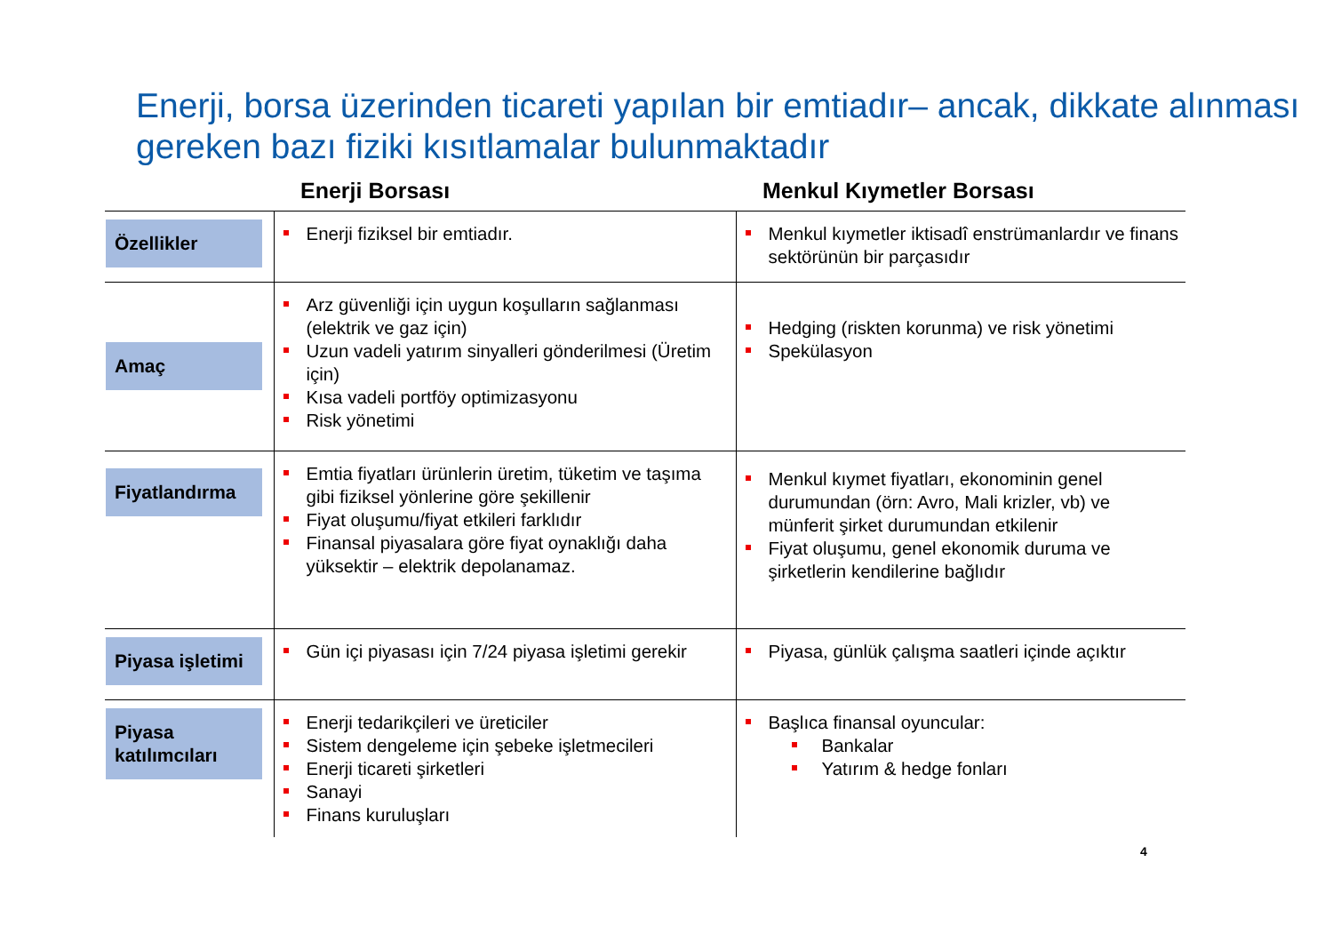Enerji, borsa üzerinden ticareti yapılan bir emtiadır– ancak, dikkate alınması gereken bazı fiziki kısıtlamalar bulunmaktadır
| | Enerji Borsası | Menkul Kıymetler Borsası |
| --- | --- | --- |
| Özellikler | Enerji fiziksel bir emtiadır. | Menkul kıymetler iktisadî enstrümanlardır ve finans sektörünün bir parçasıdır |
| Amaç | Arz güvenliği için uygun koşulların sağlanması (elektrik ve gaz için) Uzun vadeli yatırım sinyalleri gönderilmesi (Üretim için) Kısa vadeli portföy optimizasyonu Risk yönetimi | Hedging (riskten korunma) ve risk yönetimi Spekülasyon |
| Fiyatlandırma | Emtia fiyatları ürünlerin üretim, tüketim ve taşıma gibi fiziksel yönlerine göre şekillenir Fiyat oluşumu/fiyat etkileri farklıdır Finansal piyasalara göre fiyat oynaklığı daha yüksektir – elektrik depolanamaz. | Menkul kıymet fiyatları, ekonominin genel durumundan (örn: Avro, Mali krizler, vb) ve münferit şirket durumundan etkilenir Fiyat oluşumu, genel ekonomik duruma ve şirketlerin kendilerine bağlıdır |
| Piyasa işletimi | Gün içi piyasası için 7/24 piyasa işletimi gerekir | Piyasa, günlük çalışma saatleri içinde açıktır |
| Piyasa katılımcıları | Enerji tedarikçileri ve üreticiler Sistem dengeleme için şebeke işletmecileri Enerji ticareti şirketleri Sanayi Finans kuruluşları | Başlıca finansal oyuncular: Bankalar Yatırım & hedge fonları |
4